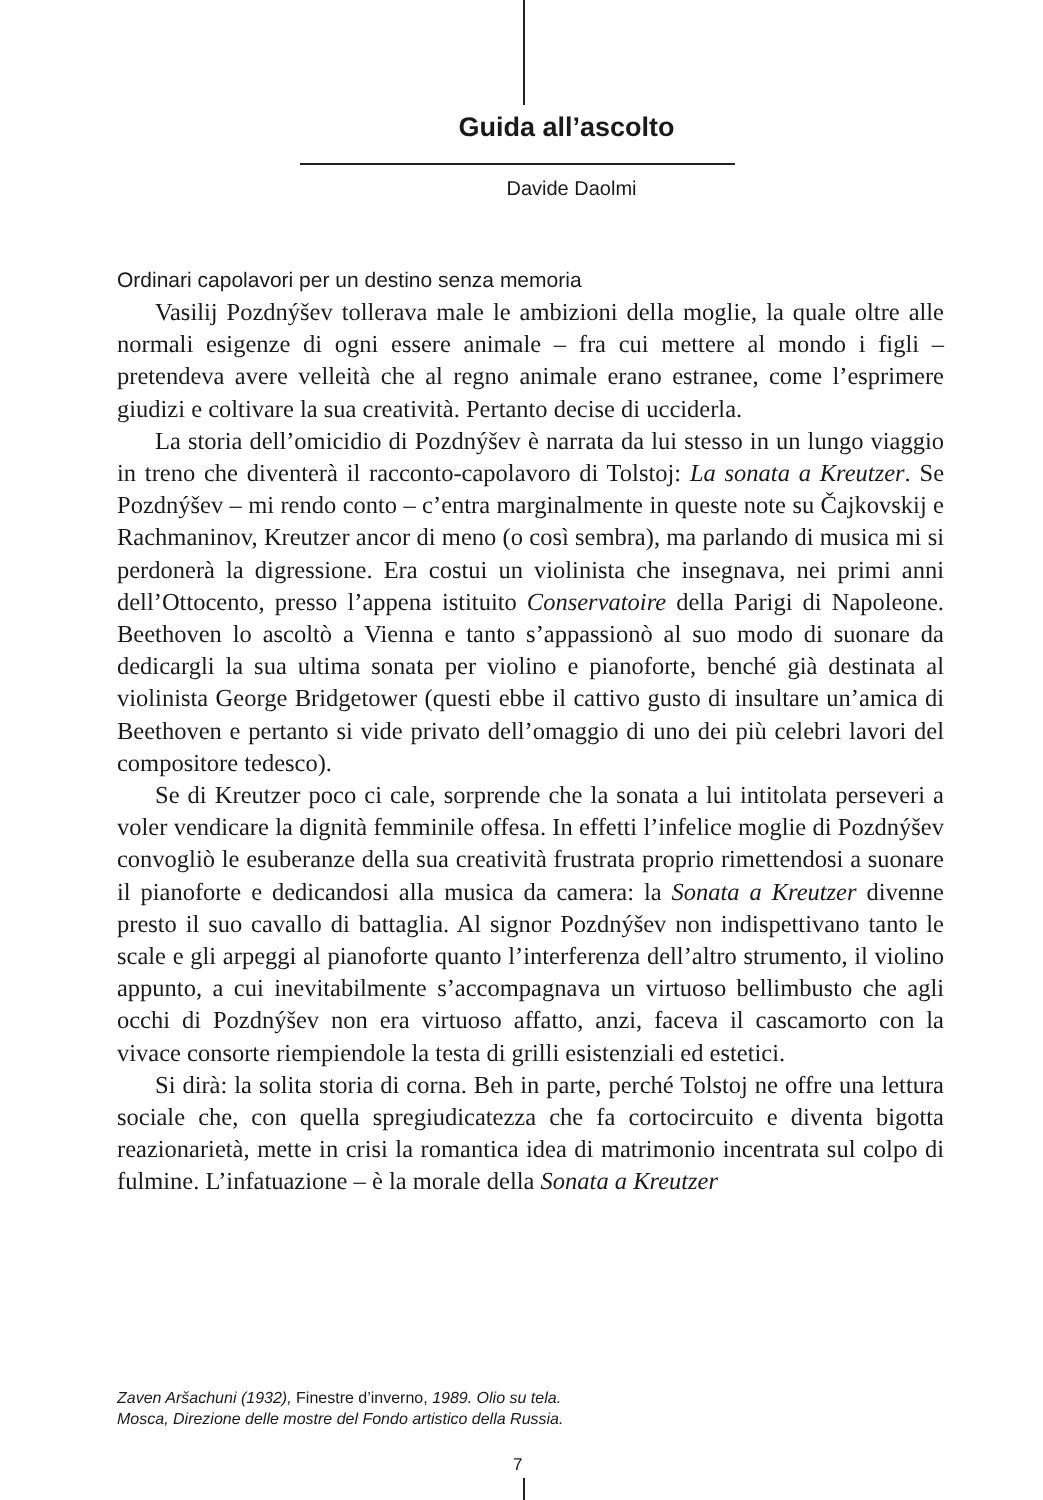Guida all’ascolto
Davide Daolmi
Ordinari capolavori per un destino senza memoria
Vasilij Pozdnýšev tollerava male le ambizioni della moglie, la quale oltre alle normali esigenze di ogni essere animale – fra cui mettere al mondo i figli – pretendeva avere velleità che al regno animale erano estranee, come l’esprimere giudizi e coltivare la sua creatività. Pertanto decise di ucciderla.
La storia dell’omicidio di Pozdnýšev è narrata da lui stesso in un lungo viaggio in treno che diventerà il racconto-capolavoro di Tolstoj: La sonata a Kreutzer. Se Pozdnýšev – mi rendo conto – c’entra marginalmente in queste note su Čajkovskij e Rachmaninov, Kreutzer ancor di meno (o così sembra), ma parlando di musica mi si perdonerà la digressione. Era costui un violinista che insegnava, nei primi anni dell’Ottocento, presso l’appena istituito Conservatoire della Parigi di Napoleone. Beethoven lo ascoltò a Vienna e tanto s’appassionò al suo modo di suonare da dedicargli la sua ultima sonata per violino e pianoforte, benché già destinata al violinista George Bridgetower (questi ebbe il cattivo gusto di insultare un’amica di Beethoven e pertanto si vide privato dell’omaggio di uno dei più celebri lavori del compositore tedesco).
Se di Kreutzer poco ci cale, sorprende che la sonata a lui intitolata perseveri a voler vendicare la dignità femminile offesa. In effetti l’infelice moglie di Pozdnýšev convogliò le esuberanze della sua creatività frustrata proprio rimettendosi a suonare il pianoforte e dedicandosi alla musica da camera: la Sonata a Kreutzer divenne presto il suo cavallo di battaglia. Al signor Pozdnýšev non indispettivano tanto le scale e gli arpeggi al pianoforte quanto l’interferenza dell’altro strumento, il violino appunto, a cui inevitabilmente s’accompagnava un virtuoso bellimbusto che agli occhi di Pozdnýšev non era virtuoso affatto, anzi, faceva il cascamorto con la vivace consorte riempiendole la testa di grilli esistenziali ed estetici.
Si dirà: la solita storia di corna. Beh in parte, perché Tolstoj ne offre una lettura sociale che, con quella spregiudicatezza che fa cortocircuito e diventa bigotta reazionarietà, mette in crisi la romantica idea di matrimonio incentrata sul colpo di fulmine. L’infatuazione – è la morale della Sonata a Kreutzer
Zaven Aršachuni (1932), Finestre d’inverno, 1989. Olio su tela.
Mosca, Direzione delle mostre del Fondo artistico della Russia.
7